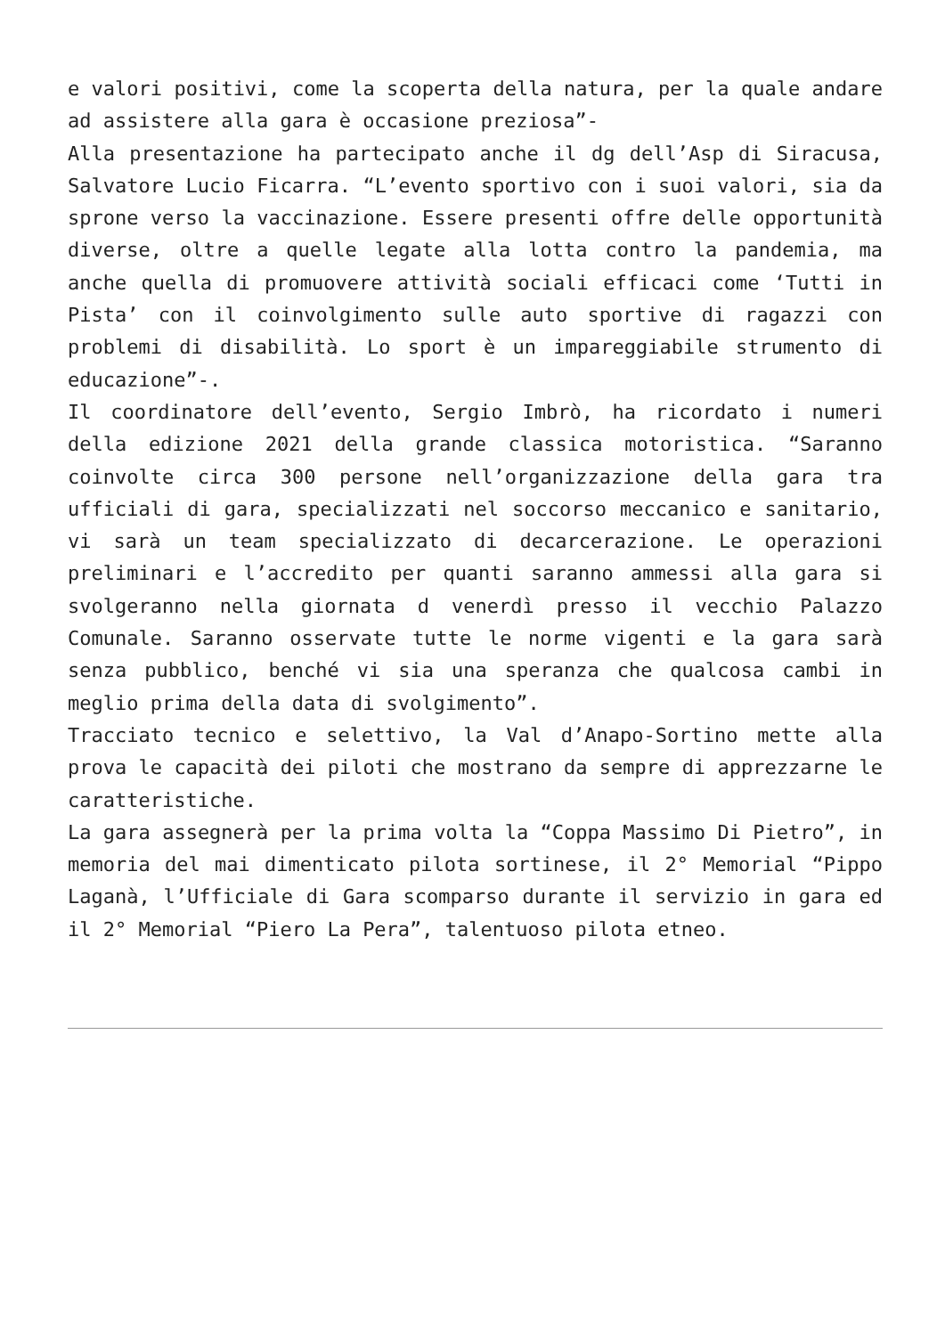e valori positivi, come la scoperta della natura, per la quale andare ad assistere alla gara è occasione preziosa”-
Alla presentazione ha partecipato anche il dg dell’Asp di Siracusa, Salvatore Lucio Ficarra. “L’evento sportivo con i suoi valori, sia da sprone verso la vaccinazione. Essere presenti offre delle opportunità diverse, oltre a quelle legate alla lotta contro la pandemia, ma anche quella di promuovere attività sociali efficaci come ‘Tutti in Pista’ con il coinvolgimento sulle auto sportive di ragazzi con problemi di disabilità. Lo sport è un impareggiabile strumento di educazione”-.
Il coordinatore dell’evento, Sergio Imbrò, ha ricordato i numeri della edizione 2021 della grande classica motoristica. “Saranno coinvolte circa 300 persone nell’organizzazione della gara tra ufficiali di gara, specializzati nel soccorso meccanico e sanitario, vi sarà un team specializzato di decarcerazione. Le operazioni preliminari e l’accredito per quanti saranno ammessi alla gara si svolgeranno nella giornata d venerdì presso il vecchio Palazzo Comunale. Saranno osservate tutte le norme vigenti e la gara sarà senza pubblico, benché vi sia una speranza che qualcosa cambi in meglio prima della data di svolgimento”.
Tracciato tecnico e selettivo, la Val d’Anapo-Sortino mette alla prova le capacità dei piloti che mostrano da sempre di apprezzarne le caratteristiche.
La gara assegnerà per la prima volta la “Coppa Massimo Di Pietro”, in memoria del mai dimenticato pilota sortinese, il 2° Memorial “Pippo Laganà, l’Ufficiale di Gara scomparso durante il servizio in gara ed il 2° Memorial “Piero La Pera”, talentuoso pilota etneo.